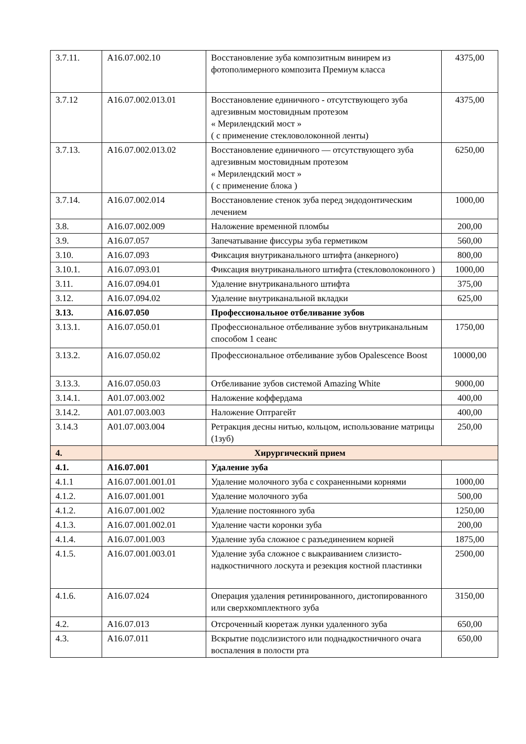| 3.7.11. | A16.07.002.10 | Восстановление зуба композитным винирем из фотополимерного композита Премиум класса | 4375,00 |
| 3.7.12 | A16.07.002.013.01 | Восстановление единичного - отсутствующего зуба адгезивным мостовидным протезом « Мерилендский мост » ( с применение стекловолоконной ленты) | 4375,00 |
| 3.7.13. | A16.07.002.013.02 | Восстановление единичного — отсутствующего зуба адгезивным мостовидным протезом « Мерилендский мост » ( с применение блока ) | 6250,00 |
| 3.7.14. | A16.07.002.014 | Восстановление стенок зуба перед эндодонтическим лечением | 1000,00 |
| 3.8. | A16.07.002.009 | Наложение временной пломбы | 200,00 |
| 3.9. | A16.07.057 | Запечатывание фиссуры зуба герметиком | 560,00 |
| 3.10. | A16.07.093 | Фиксация внутриканального штифта (анкерного) | 800,00 |
| 3.10.1. | A16.07.093.01 | Фиксация внутриканального штифта (стекловолоконного ) | 1000,00 |
| 3.11. | A16.07.094.01 | Удаление внутриканального штифта | 375,00 |
| 3.12. | A16.07.094.02 | Удаление внутриканальной вкладки | 625,00 |
| 3.13. | A16.07.050 | Профессиональное отбеливание зубов | |
| 3.13.1. | A16.07.050.01 | Профессиональное отбеливание зубов внутриканальным способом 1 сеанс | 1750,00 |
| 3.13.2. | A16.07.050.02 | Профессиональное отбеливание зубов Opalescence Boost | 10000,00 |
| 3.13.3. | A16.07.050.03 | Отбеливание зубов системой Amazing White | 9000,00 |
| 3.14.1. | A01.07.003.002 | Наложение коффердама | 400,00 |
| 3.14.2. | A01.07.003.003 | Наложение Оптрагейт | 400,00 |
| 3.14.3 | A01.07.003.004 | Ретракция десны нитью, кольцом, использование матрицы (1зуб) | 250,00 |
| 4. | Хирургический прием | | |
| 4.1. | A16.07.001 | Удаление зуба | |
| 4.1.1 | A16.07.001.001.01 | Удаление молочного зуба с сохраненными корнями | 1000,00 |
| 4.1.2. | A16.07.001.001 | Удаление молочного зуба | 500,00 |
| 4.1.2. | A16.07.001.002 | Удаление постоянного зуба | 1250,00 |
| 4.1.3. | A16.07.001.002.01 | Удаление части коронки зуба | 200,00 |
| 4.1.4. | A16.07.001.003 | Удаление зуба сложное с разъединением корней | 1875,00 |
| 4.1.5. | A16.07.001.003.01 | Удаление зуба сложное с выкраиванием слизисто-надкостничного лоскута и резекция костной пластинки | 2500,00 |
| 4.1.6. | A16.07.024 | Операция удаления ретинированного, дистопированного или сверхкомплектного зуба | 3150,00 |
| 4.2. | A16.07.013 | Отсроченный кюретаж лунки удаленного зуба | 650,00 |
| 4.3. | A16.07.011 | Вскрытие подслизистого или поднадкостничного очага воспаления в полости рта | 650,00 |